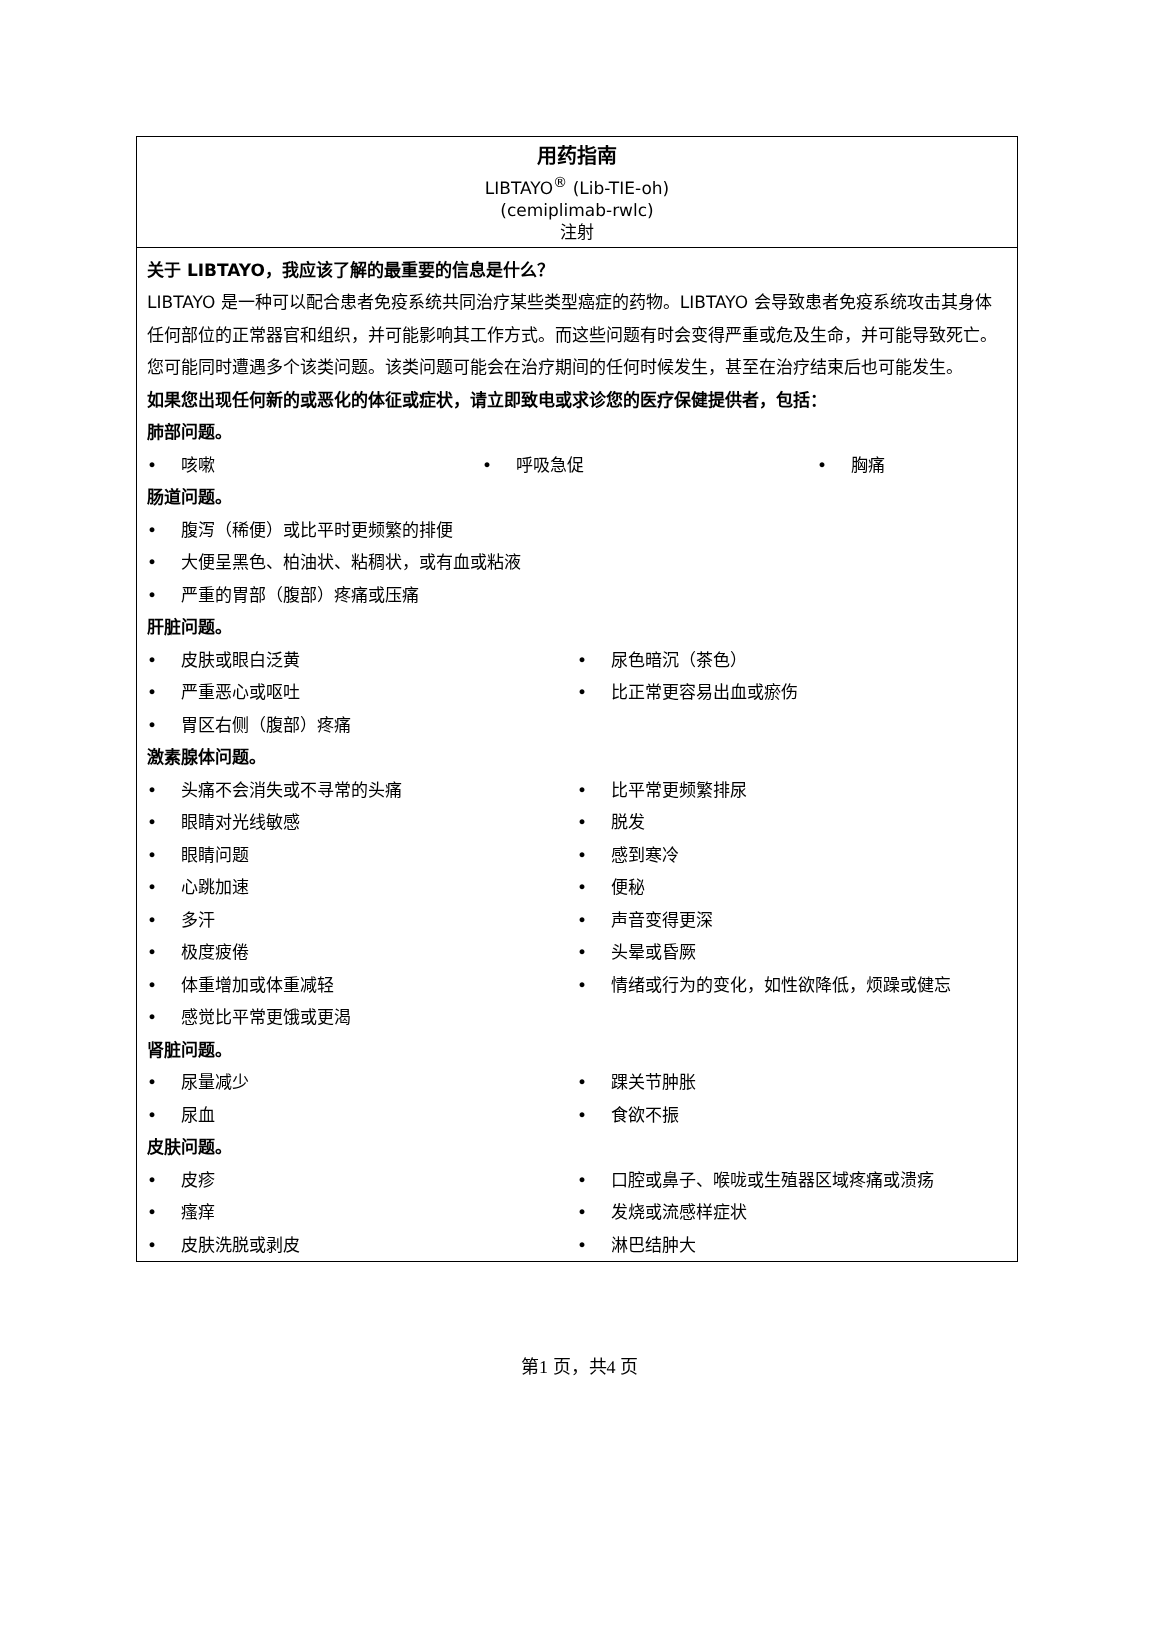用药指南
LIBTAYO<sup>®</sup> (Lib-TIE-oh)
(cemiplimab-rwlc)
注射
关于 LIBTAYO，我应该了解的最重要的信息是什么？
LIBTAYO 是一种可以配合患者免疫系统共同治疗某些类型癌症的药物。LIBTAYO 会导致患者免疫系统攻击其身体任何部位的正常器官和组织，并可能影响其工作方式。而这些问题有时会变得严重或危及生命，并可能导致死亡。您可能同时遭遇多个该类问题。该类问题可能会在治疗期间的任何时候发生，甚至在治疗结束后也可能发生。
如果您出现任何新的或恶化的体征或症状，请立即致电或求诊您的医疗保健提供者，包括：
肺部问题。
• 咳嗽 • 呼吸急促 • 胸痛
肠道问题。
• 腹泻（稀便）或比平时更频繁的排便
• 大便呈黑色、柏油状、粘稠状，或有血或粘液
• 严重的胃部（腹部）疼痛或压痛
肝脏问题。
• 皮肤或眼白泛黄 • 尿色暗沉（茶色）
• 严重恶心或呕吐 • 比正常更容易出血或瘀伤
• 胃区右侧（腹部）疼痛
激素腺体问题。
• 头痛不会消失或不寻常的头痛 • 比平常更频繁排尿
• 眼睛对光线敏感 • 脱发
• 眼睛问题 • 感到寒冷
• 心跳加速 • 便秘
• 多汗 • 声音变得更深
• 极度疲倦 • 头晕或昏厥
• 体重增加或体重减轻 • 情绪或行为的变化，如性欲降低，烦躁或健忘
• 感觉比平常更饿或更渴
肾脏问题。
• 尿量减少 • 踝关节肿胀
• 尿血 • 食欲不振
皮肤问题。
• 皮疹 • 口腔或鼻子、喉咙或生殖器区域疼痛或溃疡
• 瘙痒 • 发烧或流感样症状
• 皮肤洗脱或剥皮 • 淋巴结肿大
第1 页，共4 页